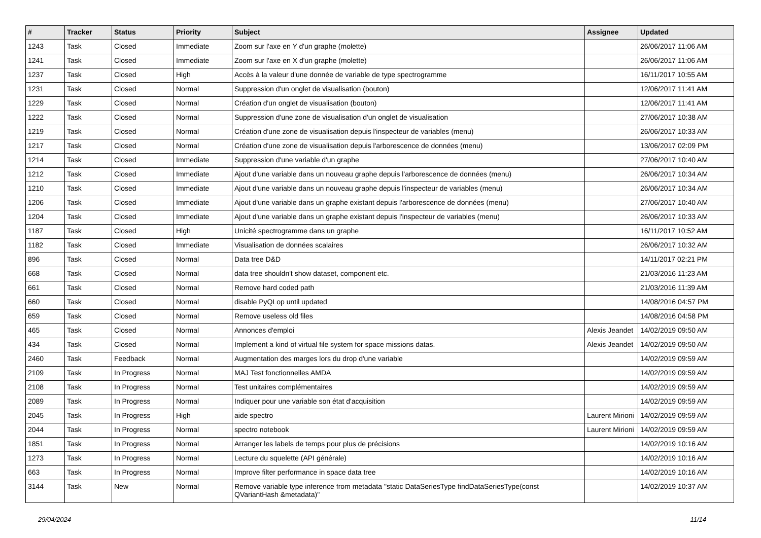| # | Tracker | Status | Priority | Subject | Assignee | Updated |
| --- | --- | --- | --- | --- | --- | --- |
| 1243 | Task | Closed | Immediate | Zoom sur l'axe en Y d'un graphe (molette) | | 26/06/2017 11:06 AM |
| 1241 | Task | Closed | Immediate | Zoom sur l'axe en X d'un graphe (molette) | | 26/06/2017 11:06 AM |
| 1237 | Task | Closed | High | Accès à la valeur d'une donnée de variable de type spectrogramme | | 16/11/2017 10:55 AM |
| 1231 | Task | Closed | Normal | Suppression d'un onglet de visualisation (bouton) | | 12/06/2017 11:41 AM |
| 1229 | Task | Closed | Normal | Création d'un onglet de visualisation (bouton) | | 12/06/2017 11:41 AM |
| 1222 | Task | Closed | Normal | Suppression d'une zone de visualisation d'un onglet de visualisation | | 27/06/2017 10:38 AM |
| 1219 | Task | Closed | Normal | Création d'une zone de visualisation depuis l'inspecteur de variables (menu) | | 26/06/2017 10:33 AM |
| 1217 | Task | Closed | Normal | Création d'une zone de visualisation depuis l'arborescence de données (menu) | | 13/06/2017 02:09 PM |
| 1214 | Task | Closed | Immediate | Suppression d'une variable d'un graphe | | 27/06/2017 10:40 AM |
| 1212 | Task | Closed | Immediate | Ajout d'une variable dans un nouveau graphe depuis l'arborescence de données (menu) | | 26/06/2017 10:34 AM |
| 1210 | Task | Closed | Immediate | Ajout d'une variable dans un nouveau graphe depuis l'inspecteur de variables (menu) | | 26/06/2017 10:34 AM |
| 1206 | Task | Closed | Immediate | Ajout d'une variable dans un graphe existant depuis l'arborescence de données (menu) | | 27/06/2017 10:40 AM |
| 1204 | Task | Closed | Immediate | Ajout d'une variable dans un graphe existant depuis l'inspecteur de variables (menu) | | 26/06/2017 10:33 AM |
| 1187 | Task | Closed | High | Unicité spectrogramme dans un graphe | | 16/11/2017 10:52 AM |
| 1182 | Task | Closed | Immediate | Visualisation de données scalaires | | 26/06/2017 10:32 AM |
| 896 | Task | Closed | Normal | Data tree D&D | | 14/11/2017 02:21 PM |
| 668 | Task | Closed | Normal | data tree shouldn't show dataset, component etc. | | 21/03/2016 11:23 AM |
| 661 | Task | Closed | Normal | Remove hard coded path | | 21/03/2016 11:39 AM |
| 660 | Task | Closed | Normal | disable PyQLop until updated | | 14/08/2016 04:57 PM |
| 659 | Task | Closed | Normal | Remove useless old files | | 14/08/2016 04:58 PM |
| 465 | Task | Closed | Normal | Annonces d'emploi | Alexis Jeandet | 14/02/2019 09:50 AM |
| 434 | Task | Closed | Normal | Implement a kind of virtual file system for space missions datas. | Alexis Jeandet | 14/02/2019 09:50 AM |
| 2460 | Task | Feedback | Normal | Augmentation des marges lors du drop d'une variable | | 14/02/2019 09:59 AM |
| 2109 | Task | In Progress | Normal | MAJ Test fonctionnelles AMDA | | 14/02/2019 09:59 AM |
| 2108 | Task | In Progress | Normal | Test unitaires complémentaires | | 14/02/2019 09:59 AM |
| 2089 | Task | In Progress | Normal | Indiquer pour une variable son état d'acquisition | | 14/02/2019 09:59 AM |
| 2045 | Task | In Progress | High | aide spectro | Laurent Mirioni | 14/02/2019 09:59 AM |
| 2044 | Task | In Progress | Normal | spectro notebook | Laurent Mirioni | 14/02/2019 09:59 AM |
| 1851 | Task | In Progress | Normal | Arranger les labels de temps pour plus de précisions | | 14/02/2019 10:16 AM |
| 1273 | Task | In Progress | Normal | Lecture du squelette (API générale) | | 14/02/2019 10:16 AM |
| 663 | Task | In Progress | Normal | Improve filter performance in space data tree | | 14/02/2019 10:16 AM |
| 3144 | Task | New | Normal | Remove variable type inference from metadata "static DataSeriesType findDataSeriesType(const QVariantHash &metadata)" | | 14/02/2019 10:37 AM |
29/04/2024 11/14